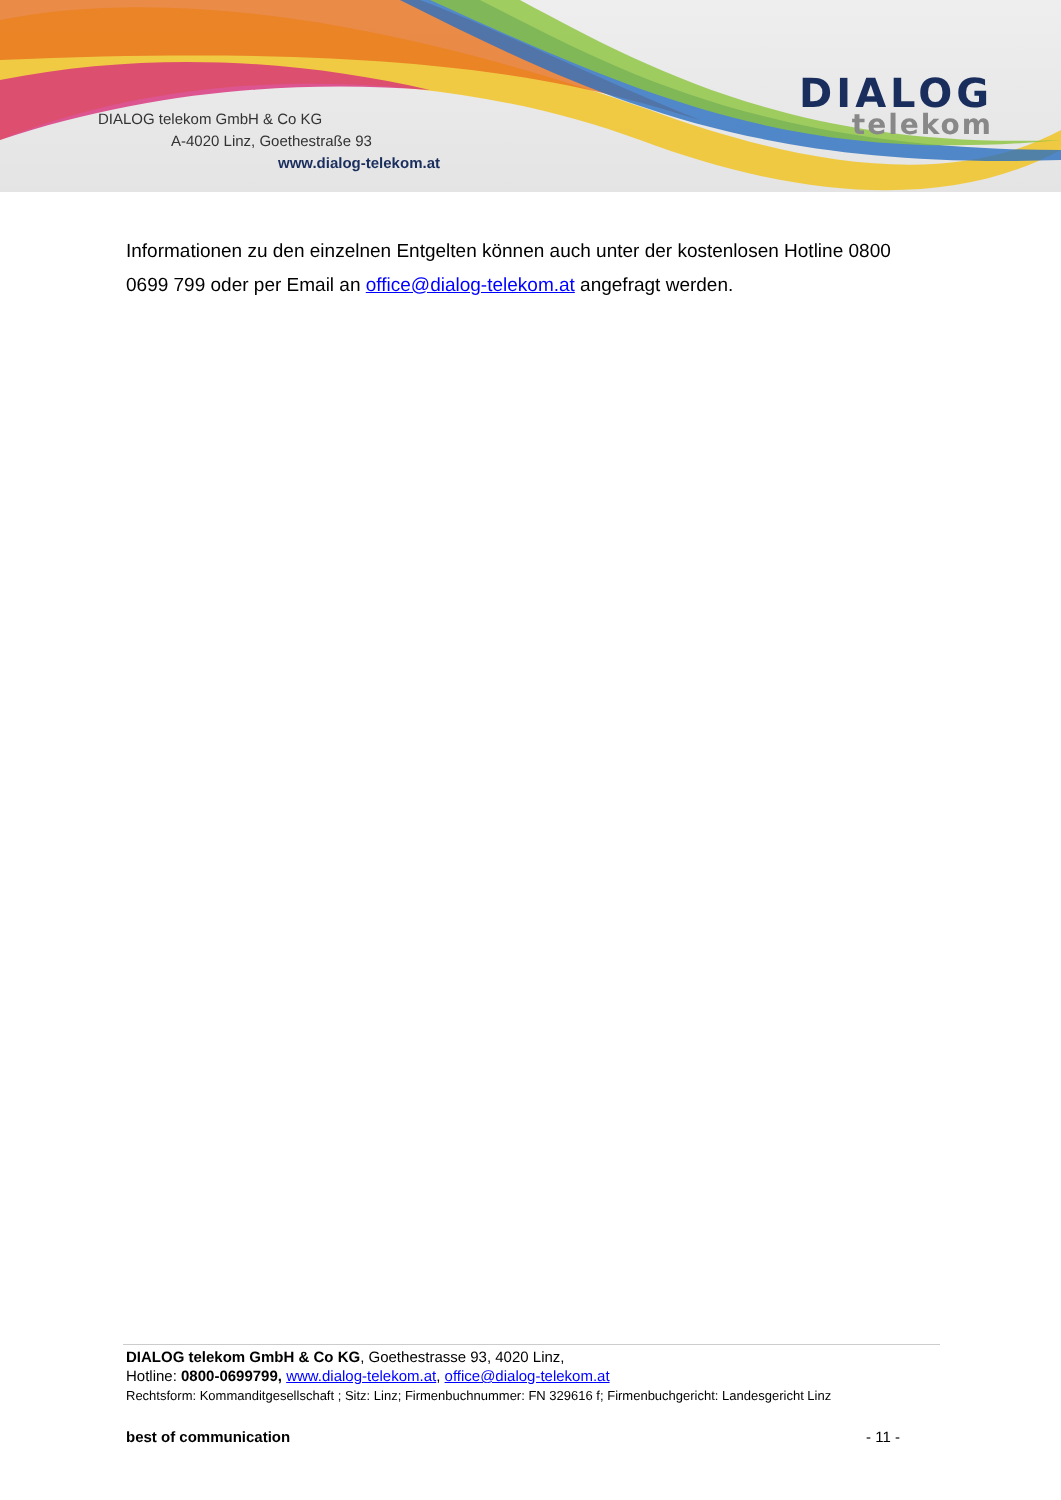DIALOG telekom GmbH & Co KG
A-4020 Linz, Goethestraße 93
www.dialog-telekom.at
DIALOG
telekom
Informationen zu den einzelnen Entgelten können auch unter der kostenlosen Hotline 0800 0699 799 oder per Email an office@dialog-telekom.at angefragt werden.
DIALOG telekom GmbH & Co KG, Goethestrasse 93, 4020 Linz,
Hotline: 0800-0699799, www.dialog-telekom.at, office@dialog-telekom.at
Rechtsform: Kommanditgesellschaft ; Sitz: Linz; Firmenbuchnummer: FN 329616 f; Firmenbuchgericht: Landesgericht Linz
best of communication - 11 -